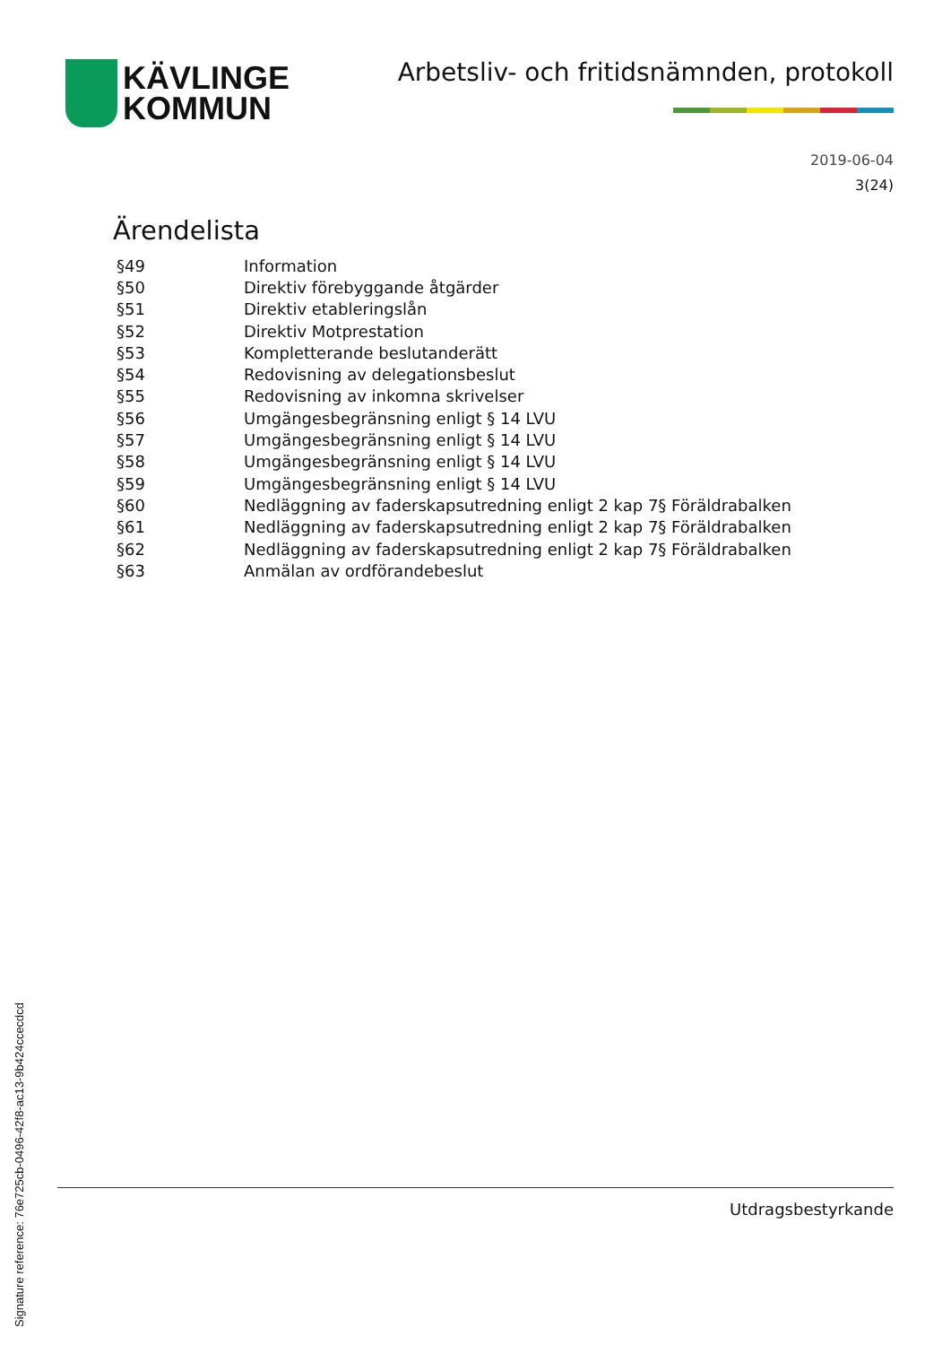KÄVLINGE
KOMMUN
Arbetsliv- och fritidsnämnden, protokoll
2019-06-04
3(24)
Ärendelista
| §49 | Information |
| §50 | Direktiv förebyggande åtgärder |
| §51 | Direktiv etableringslån |
| §52 | Direktiv Motprestation |
| §53 | Kompletterande beslutanderätt |
| §54 | Redovisning av delegationsbeslut |
| §55 | Redovisning av inkomna skrivelser |
| §56 | Umgängesbegränsning enligt § 14 LVU |
| §57 | Umgängesbegränsning enligt § 14 LVU |
| §58 | Umgängesbegränsning enligt § 14 LVU |
| §59 | Umgängesbegränsning enligt § 14 LVU |
| §60 | Nedläggning av faderskapsutredning enligt 2 kap 7§ Föräldrabalken |
| §61 | Nedläggning av faderskapsutredning enligt 2 kap 7§ Föräldrabalken |
| §62 | Nedläggning av faderskapsutredning enligt 2 kap 7§ Föräldrabalken |
| §63 | Anmälan av ordförandebeslut |
Utdragsbestyrkande
Signature reference: 76e725cb-0496-42f8-ac13-9b424ccecdcd